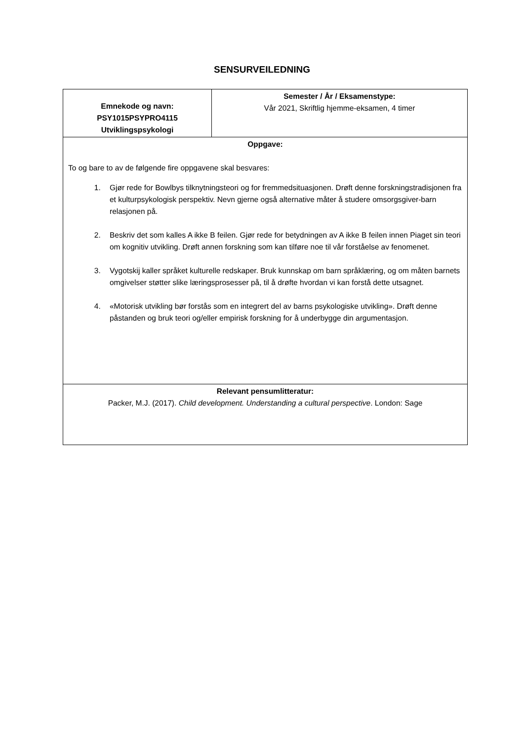SENSURVEILEDNING
| Emnekode og navn: PSY1015PSYPRO4115 Utviklingspsykologi | Semester / År / Eksamenstype: Vår 2021, Skriftlig hjemme-eksamen, 4 timer |
| Oppgave: To og bare to av de følgende fire oppgavene skal besvares: 1. Gjør rede for Bowlbys tilknytningsteori og for fremmedsituasjonen. Drøft denne forskningstradisjonen fra et kulturpsykologisk perspektiv. Nevn gjerne også alternative måter å studere omsorgsgiver-barn relasjonen på. 2. Beskriv det som kalles A ikke B feilen. Gjør rede for betydningen av A ikke B feilen innen Piaget sin teori om kognitiv utvikling. Drøft annen forskning som kan tilføre noe til vår forståelse av fenomenet. 3. Vygotskij kaller språket kulturelle redskaper. Bruk kunnskap om barn språklæring, og om måten barnets omgivelser støtter slike læringsprosesser på, til å drøfte hvordan vi kan forstå dette utsagnet. 4. «Motorisk utvikling bør forstås som en integrert del av barns psykologiske utvikling». Drøft denne påstanden og bruk teori og/eller empirisk forskning for å underbygge din argumentasjon. | |
| Relevant pensumlitteratur: Packer, M.J. (2017). Child development. Understanding a cultural perspective . London: Sage | |